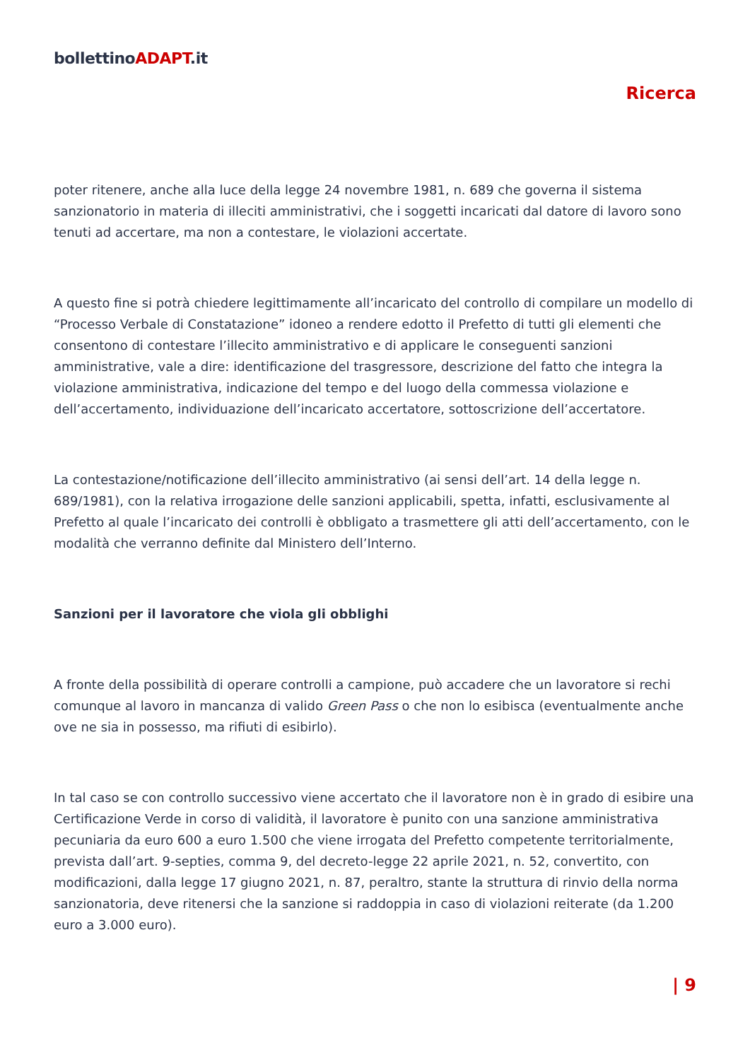bollettinoADAPT.it
Ricerca
poter ritenere, anche alla luce della legge 24 novembre 1981, n. 689 che governa il sistema sanzionatorio in materia di illeciti amministrativi, che i soggetti incaricati dal datore di lavoro sono tenuti ad accertare, ma non a contestare, le violazioni accertate.
A questo fine si potrà chiedere legittimamente all’incaricato del controllo di compilare un modello di “Processo Verbale di Constatazione” idoneo a rendere edotto il Prefetto di tutti gli elementi che consentono di contestare l’illecito amministrativo e di applicare le conseguenti sanzioni amministrative, vale a dire: identificazione del trasgressore, descrizione del fatto che integra la violazione amministrativa, indicazione del tempo e del luogo della commessa violazione e dell’accertamento, individuazione dell’incaricato accertatore, sottoscrizione dell’accertatore.
La contestazione/notificazione dell’illecito amministrativo (ai sensi dell’art. 14 della legge n. 689/1981), con la relativa irrogazione delle sanzioni applicabili, spetta, infatti, esclusivamente al Prefetto al quale l’incaricato dei controlli è obbligato a trasmettere gli atti dell’accertamento, con le modalità che verranno definite dal Ministero dell’Interno.
Sanzioni per il lavoratore che viola gli obblighi
A fronte della possibilità di operare controlli a campione, può accadere che un lavoratore si rechi comunque al lavoro in mancanza di valido Green Pass o che non lo esibisca (eventualmente anche ove ne sia in possesso, ma rifiuti di esibirlo).
In tal caso se con controllo successivo viene accertato che il lavoratore non è in grado di esibire una Certificazione Verde in corso di validità, il lavoratore è punito con una sanzione amministrativa pecuniaria da euro 600 a euro 1.500 che viene irrogata del Prefetto competente territorialmente, prevista dall’art. 9-septies, comma 9, del decreto-legge 22 aprile 2021, n. 52, convertito, con modificazioni, dalla legge 17 giugno 2021, n. 87, peraltro, stante la struttura di rinvio della norma sanzionatoria, deve ritenersi che la sanzione si raddoppia in caso di violazioni reiterate (da 1.200 euro a 3.000 euro).
| 9